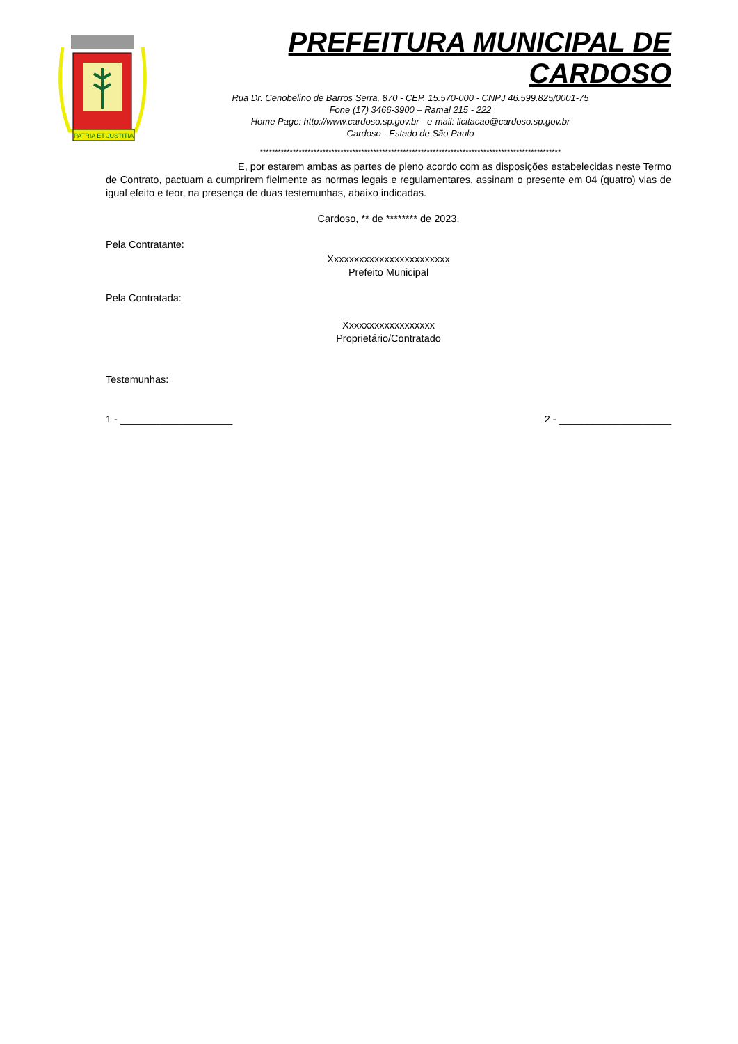PATRIA ET JUSTITIA
PREFEITURA MUNICIPAL DE CARDOSO
Rua Dr. Cenobelino de Barros Serra, 870 - CEP. 15.570-000 - CNPJ 46.599.825/0001-75
Fone (17) 3466-3900 – Ramal 215 - 222
Home Page: http://www.cardoso.sp.gov.br - e-mail: licitacao@cardoso.sp.gov.br
Cardoso - Estado de São Paulo
*****************************************************************************************************
E, por estarem ambas as partes de pleno acordo com as disposições estabelecidas neste Termo de Contrato, pactuam a cumprirem fielmente as normas legais e regulamentares, assinam o presente em 04 (quatro) vias de igual efeito e teor, na presença de duas testemunhas, abaixo indicadas.
Cardoso, ** de ******** de 2023.
Pela Contratante:
Xxxxxxxxxxxxxxxxxxxxxxxx
Prefeito Municipal
Pela Contratada:
Xxxxxxxxxxxxxxxxxx
Proprietário/Contratado
Testemunhas:
1 - ____________________ 2 - ____________________